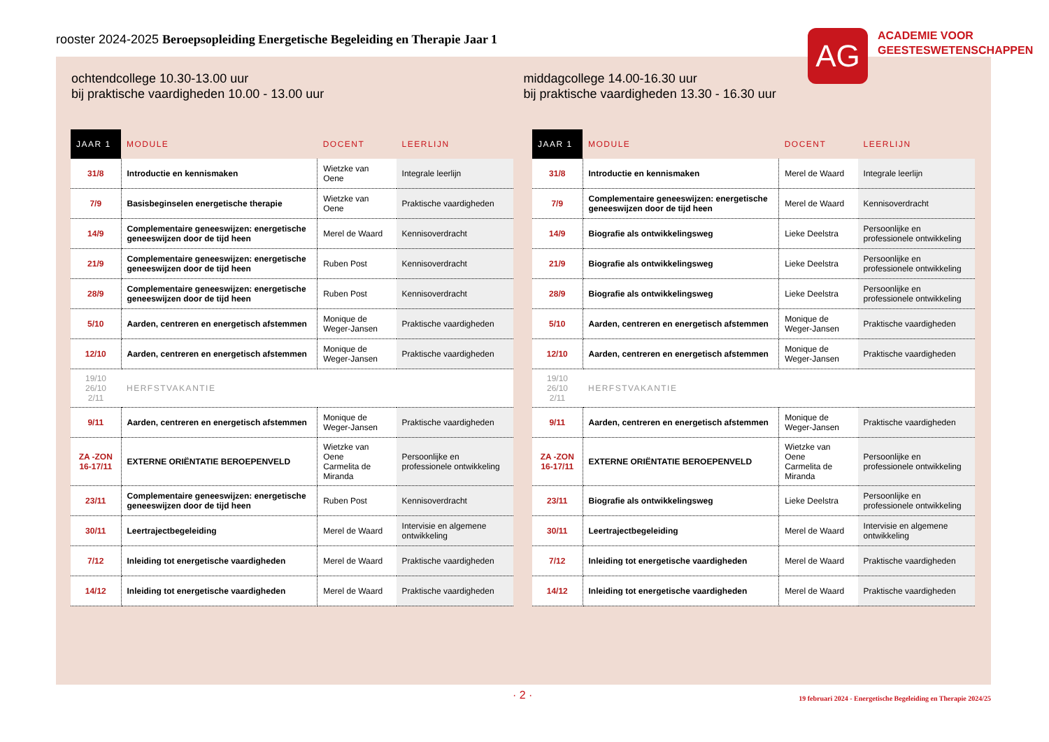rooster 2024-2025 Beroepsopleiding Energetische Begeleiding en Therapie Jaar 1
ochtendcollege 10.30-13.00 uur
bij praktische vaardigheden 10.00 - 13.00 uur
middagcollege 14.00-16.30 uur
bij praktische vaardigheden 13.30 - 16.30 uur
| JAAR 1 | MODULE | DOCENT | LEERLIJN |
| --- | --- | --- | --- |
| 31/8 | Introductie en kennismaken | Wietzke van Oene | Integrale leerlijn |
| 7/9 | Basisbeginselen energetische therapie | Wietzke van Oene | Praktische vaardigheden |
| 14/9 | Complementaire geneeswijzen: energetische geneeswijzen door de tijd heen | Merel de Waard | Kennisoverdracht |
| 21/9 | Complementaire geneeswijzen: energetische geneeswijzen door de tijd heen | Ruben Post | Kennisoverdracht |
| 28/9 | Complementaire geneeswijzen: energetische geneeswijzen door de tijd heen | Ruben Post | Kennisoverdracht |
| 5/10 | Aarden, centreren en energetisch afstemmen | Monique de Weger-Jansen | Praktische vaardigheden |
| 12/10 | Aarden, centreren en energetisch afstemmen | Monique de Weger-Jansen | Praktische vaardigheden |
| 19/10 26/10 2/11 | HERFSTVAKANTIE | | |
| 9/11 | Aarden, centreren en energetisch afstemmen | Monique de Weger-Jansen | Praktische vaardigheden |
| ZA -ZON 16-17/11 | EXTERNE ORIËNTATIE BEROEPENVELD | Wietzke van Oene Carmelita de Miranda | Persoonlijke en professionele ontwikkeling |
| 23/11 | Complementaire geneeswijzen: energetische geneeswijzen door de tijd heen | Ruben Post | Kennisoverdracht |
| 30/11 | Leertrajectbegeleiding | Merel de Waard | Intervisie en algemene ontwikkeling |
| 7/12 | Inleiding tot energetische vaardigheden | Merel de Waard | Praktische vaardigheden |
| 14/12 | Inleiding tot energetische vaardigheden | Merel de Waard | Praktische vaardigheden |
| JAAR 1 | MODULE | DOCENT | LEERLIJN |
| --- | --- | --- | --- |
| 31/8 | Introductie en kennismaken | Merel de Waard | Integrale leerlijn |
| 7/9 | Complementaire geneeswijzen: energetische geneeswijzen door de tijd heen | Merel de Waard | Kennisoverdracht |
| 14/9 | Biografie als ontwikkelingsweg | Lieke Deelstra | Persoonlijke en professionele ontwikkeling |
| 21/9 | Biografie als ontwikkelingsweg | Lieke Deelstra | Persoonlijke en professionele ontwikkeling |
| 28/9 | Biografie als ontwikkelingsweg | Lieke Deelstra | Persoonlijke en professionele ontwikkeling |
| 5/10 | Aarden, centreren en energetisch afstemmen | Monique de Weger-Jansen | Praktische vaardigheden |
| 12/10 | Aarden, centreren en energetisch afstemmen | Monique de Weger-Jansen | Praktische vaardigheden |
| 19/10 26/10 2/11 | HERFSTVAKANTIE | | |
| 9/11 | Aarden, centreren en energetisch afstemmen | Monique de Weger-Jansen | Praktische vaardigheden |
| ZA -ZON 16-17/11 | EXTERNE ORIËNTATIE BEROEPENVELD | Wietzke van Oene Carmelita de Miranda | Persoonlijke en professionele ontwikkeling |
| 23/11 | Biografie als ontwikkelingsweg | Lieke Deelstra | Persoonlijke en professionele ontwikkeling |
| 30/11 | Leertrajectbegeleiding | Merel de Waard | Intervisie en algemene ontwikkeling |
| 7/12 | Inleiding tot energetische vaardigheden | Merel de Waard | Praktische vaardigheden |
| 14/12 | Inleiding tot energetische vaardigheden | Merel de Waard | Praktische vaardigheden |
AG
ACADEMIE VOOR
GEESTESWETENSCHAPPEN
· 2 ·
19 februari 2024 - Energetische Begeleiding en Therapie 2024/25